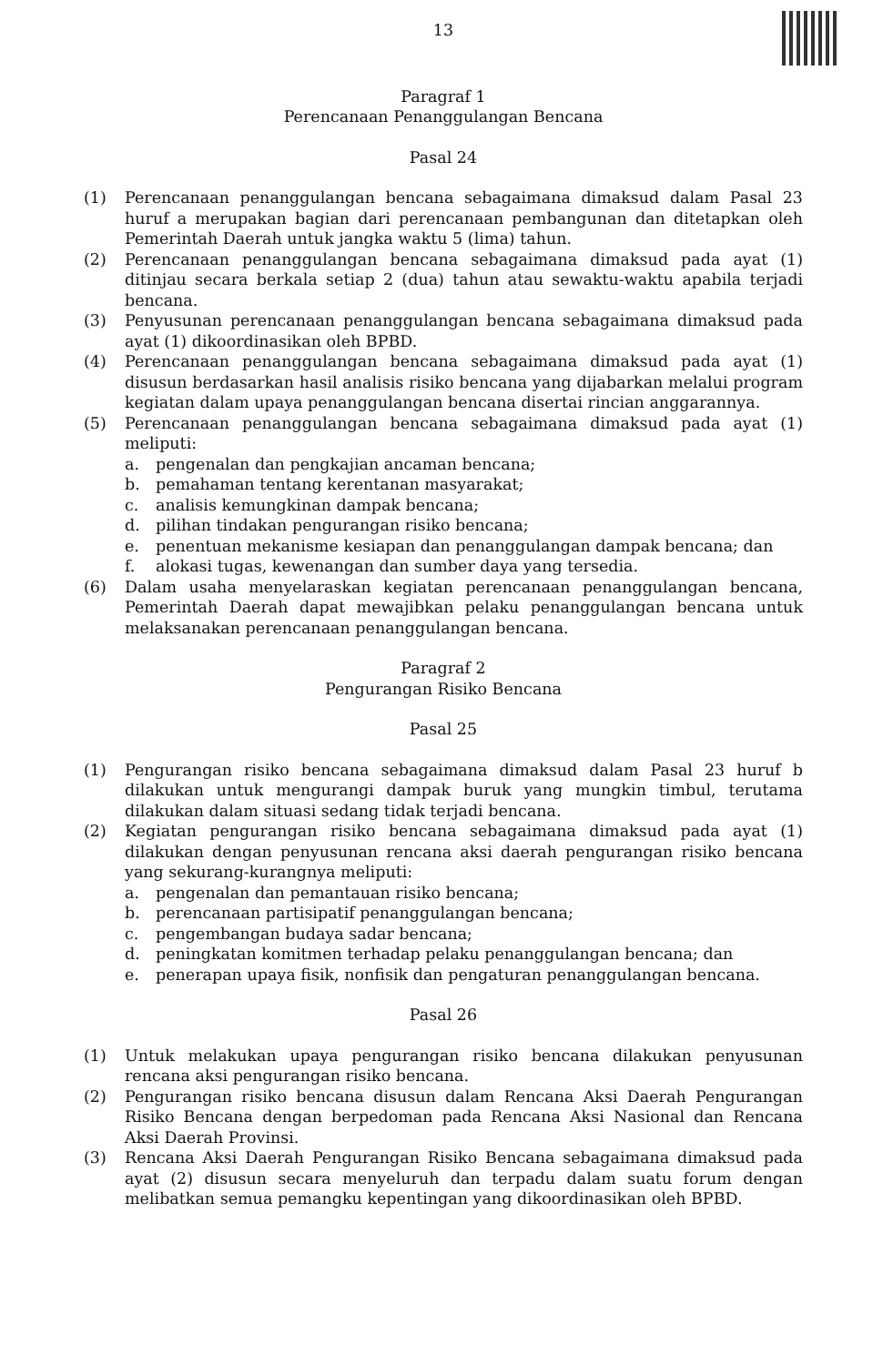13
Paragraf 1
Perencanaan Penanggulangan Bencana
Pasal 24
(1) Perencanaan penanggulangan bencana sebagaimana dimaksud dalam Pasal 23 huruf a merupakan bagian dari perencanaan pembangunan dan ditetapkan oleh Pemerintah Daerah untuk jangka waktu 5 (lima) tahun.
(2) Perencanaan penanggulangan bencana sebagaimana dimaksud pada ayat (1) ditinjau secara berkala setiap 2 (dua) tahun atau sewaktu-waktu apabila terjadi bencana.
(3) Penyusunan perencanaan penanggulangan bencana sebagaimana dimaksud pada ayat (1) dikoordinasikan oleh BPBD.
(4) Perencanaan penanggulangan bencana sebagaimana dimaksud pada ayat (1) disusun berdasarkan hasil analisis risiko bencana yang dijabarkan melalui program kegiatan dalam upaya penanggulangan bencana disertai rincian anggarannya.
(5) Perencanaan penanggulangan bencana sebagaimana dimaksud pada ayat (1) meliputi:
a. pengenalan dan pengkajian ancaman bencana;
b. pemahaman tentang kerentanan masyarakat;
c. analisis kemungkinan dampak bencana;
d. pilihan tindakan pengurangan risiko bencana;
e. penentuan mekanisme kesiapan dan penanggulangan dampak bencana; dan
f. alokasi tugas, kewenangan dan sumber daya yang tersedia.
(6) Dalam usaha menyelaraskan kegiatan perencanaan penanggulangan bencana, Pemerintah Daerah dapat mewajibkan pelaku penanggulangan bencana untuk melaksanakan perencanaan penanggulangan bencana.
Paragraf 2
Pengurangan Risiko Bencana
Pasal 25
(1) Pengurangan risiko bencana sebagaimana dimaksud dalam Pasal 23 huruf b dilakukan untuk mengurangi dampak buruk yang mungkin timbul, terutama dilakukan dalam situasi sedang tidak terjadi bencana.
(2) Kegiatan pengurangan risiko bencana sebagaimana dimaksud pada ayat (1) dilakukan dengan penyusunan rencana aksi daerah pengurangan risiko bencana yang sekurang-kurangnya meliputi:
a. pengenalan dan pemantauan risiko bencana;
b. perencanaan partisipatif penanggulangan bencana;
c. pengembangan budaya sadar bencana;
d. peningkatan komitmen terhadap pelaku penanggulangan bencana; dan
e. penerapan upaya fisik, nonfisik dan pengaturan penanggulangan bencana.
Pasal 26
(1) Untuk melakukan upaya pengurangan risiko bencana dilakukan penyusunan rencana aksi pengurangan risiko bencana.
(2) Pengurangan risiko bencana disusun dalam Rencana Aksi Daerah Pengurangan Risiko Bencana dengan berpedoman pada Rencana Aksi Nasional dan Rencana Aksi Daerah Provinsi.
(3) Rencana Aksi Daerah Pengurangan Risiko Bencana sebagaimana dimaksud pada ayat (2) disusun secara menyeluruh dan terpadu dalam suatu forum dengan melibatkan semua pemangku kepentingan yang dikoordinasikan oleh BPBD.